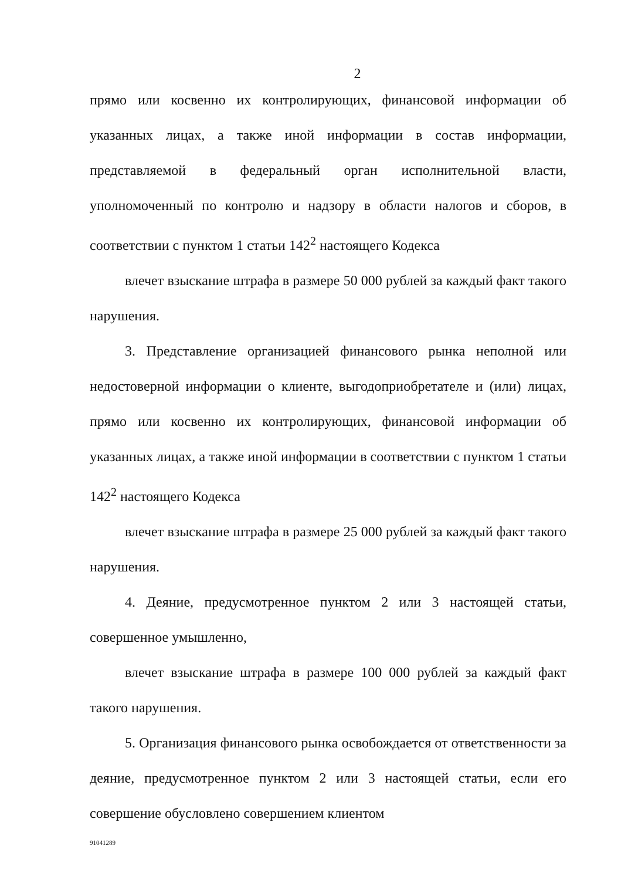2
прямо или косвенно их контролирующих, финансовой информации об указанных лицах, а также иной информации в состав информации, представляемой в федеральный орган исполнительной власти, уполномоченный по контролю и надзору в области налогов и сборов, в соответствии с пунктом 1 статьи 142<sup>2</sup> настоящего Кодекса
влечет взыскание штрафа в размере 50 000 рублей за каждый факт такого нарушения.
3. Представление организацией финансового рынка неполной или недостоверной информации о клиенте, выгодоприобретателе и (или) лицах, прямо или косвенно их контролирующих, финансовой информации об указанных лицах, а также иной информации в соответствии с пунктом 1 статьи 142<sup>2</sup> настоящего Кодекса
влечет взыскание штрафа в размере 25 000 рублей за каждый факт такого нарушения.
4. Деяние, предусмотренное пунктом 2 или 3 настоящей статьи, совершенное умышленно,
влечет взыскание штрафа в размере 100 000 рублей за каждый факт такого нарушения.
5. Организация финансового рынка освобождается от ответственности за деяние, предусмотренное пунктом 2 или 3 настоящей статьи, если его совершение обусловлено совершением клиентом
91041289